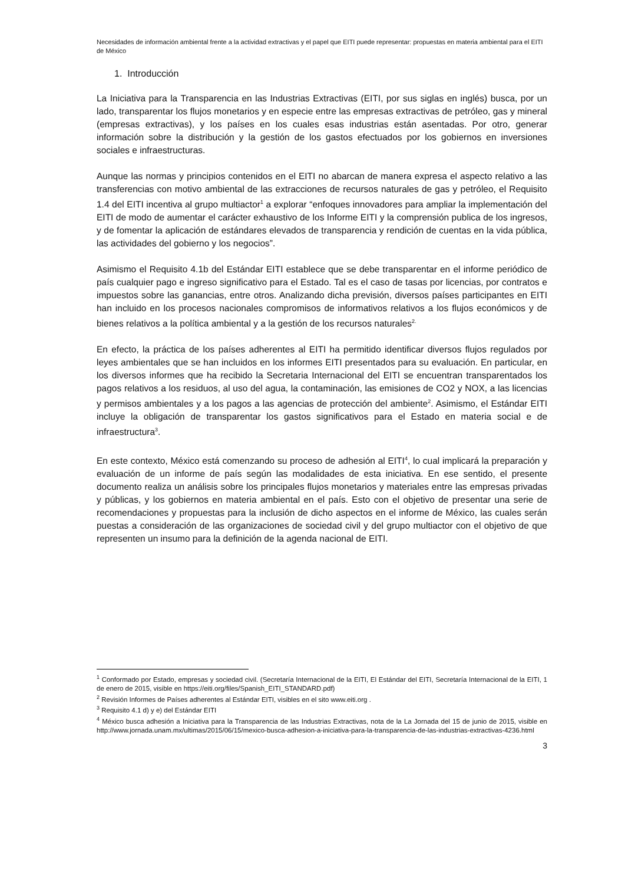Necesidades de información ambiental frente a la actividad extractivas y el papel que EITI puede representar: propuestas en materia ambiental para el EITI de México
1. Introducción
La Iniciativa para la Transparencia en las Industrias Extractivas (EITI, por sus siglas en inglés) busca, por un lado, transparentar los flujos monetarios y en especie entre las empresas extractivas de petróleo, gas y mineral (empresas extractivas), y los países en los cuales esas industrias están asentadas. Por otro, generar información sobre la distribución y la gestión de los gastos efectuados por los gobiernos en inversiones sociales e infraestructuras.
Aunque las normas y principios contenidos en el EITI no abarcan de manera expresa el aspecto relativo a las transferencias con motivo ambiental de las extracciones de recursos naturales de gas y petróleo, el Requisito 1.4 del EITI incentiva al grupo multiactor<sup>1</sup> a explorar “enfoques innovadores para ampliar la implementación del EITI de modo de aumentar el carácter exhaustivo de los Informe EITI y la comprensión publica de los ingresos, y de fomentar la aplicación de estándares elevados de transparencia y rendición de cuentas en la vida pública, las actividades del gobierno y los negocios”.
Asimismo el Requisito 4.1b del Estándar EITI establece que se debe transparentar en el informe periódico de país cualquier pago e ingreso significativo para el Estado. Tal es el caso de tasas por licencias, por contratos e impuestos sobre las ganancias, entre otros. Analizando dicha previsión, diversos países participantes en EITI han incluido en los procesos nacionales compromisos de informativos relativos a los flujos económicos y de bienes relativos a la política ambiental y a la gestión de los recursos naturales<sup>2.</sup>
En efecto, la práctica de los países adherentes al EITI ha permitido identificar diversos flujos regulados por leyes ambientales que se han incluidos en los informes EITI presentados para su evaluación. En particular, en los diversos informes que ha recibido la Secretaria Internacional del EITI se encuentran transparentados los pagos relativos a los residuos, al uso del agua, la contaminación, las emisiones de CO2 y NOX, a las licencias y permisos ambientales y a los pagos a las agencias de protección del ambiente<sup>2</sup>. Asimismo, el Estándar EITI incluye la obligación de transparentar los gastos significativos para el Estado en materia social e de infraestructura<sup>3</sup>.
En este contexto, México está comenzando su proceso de adhesión al EITI<sup>4</sup>, lo cual implicará la preparación y evaluación de un informe de país según las modalidades de esta iniciativa. En ese sentido, el presente documento realiza un análisis sobre los principales flujos monetarios y materiales entre las empresas privadas y públicas, y los gobiernos en materia ambiental en el país. Esto con el objetivo de presentar una serie de recomendaciones y propuestas para la inclusión de dicho aspectos en el informe de México, las cuales serán puestas a consideración de las organizaciones de sociedad civil y del grupo multiactor con el objetivo de que representen un insumo para la definición de la agenda nacional de EITI.
<sup>1</sup> Conformado por Estado, empresas y sociedad civil. (Secretaría Internacional de la EITI, El Estándar del EITI, Secretaría Internacional de la EITI, 1 de enero de 2015, visible en https://eiti.org/files/Spanish_EITI_STANDARD.pdf)
<sup>2</sup> Revisión Informes de Países adherentes al Estándar EITI, visibles en el sito www.eiti.org .
<sup>3</sup> Requisito 4.1 d) y e) del Estándar EITI
<sup>4</sup> México busca adhesión a Iniciativa para la Transparencia de las Industrias Extractivas, nota de la La Jornada del 15 de junio de 2015, visible en http://www.jornada.unam.mx/ultimas/2015/06/15/mexico-busca-adhesion-a-iniciativa-para-la-transparencia-de-las-industrias-extractivas-4236.html
3